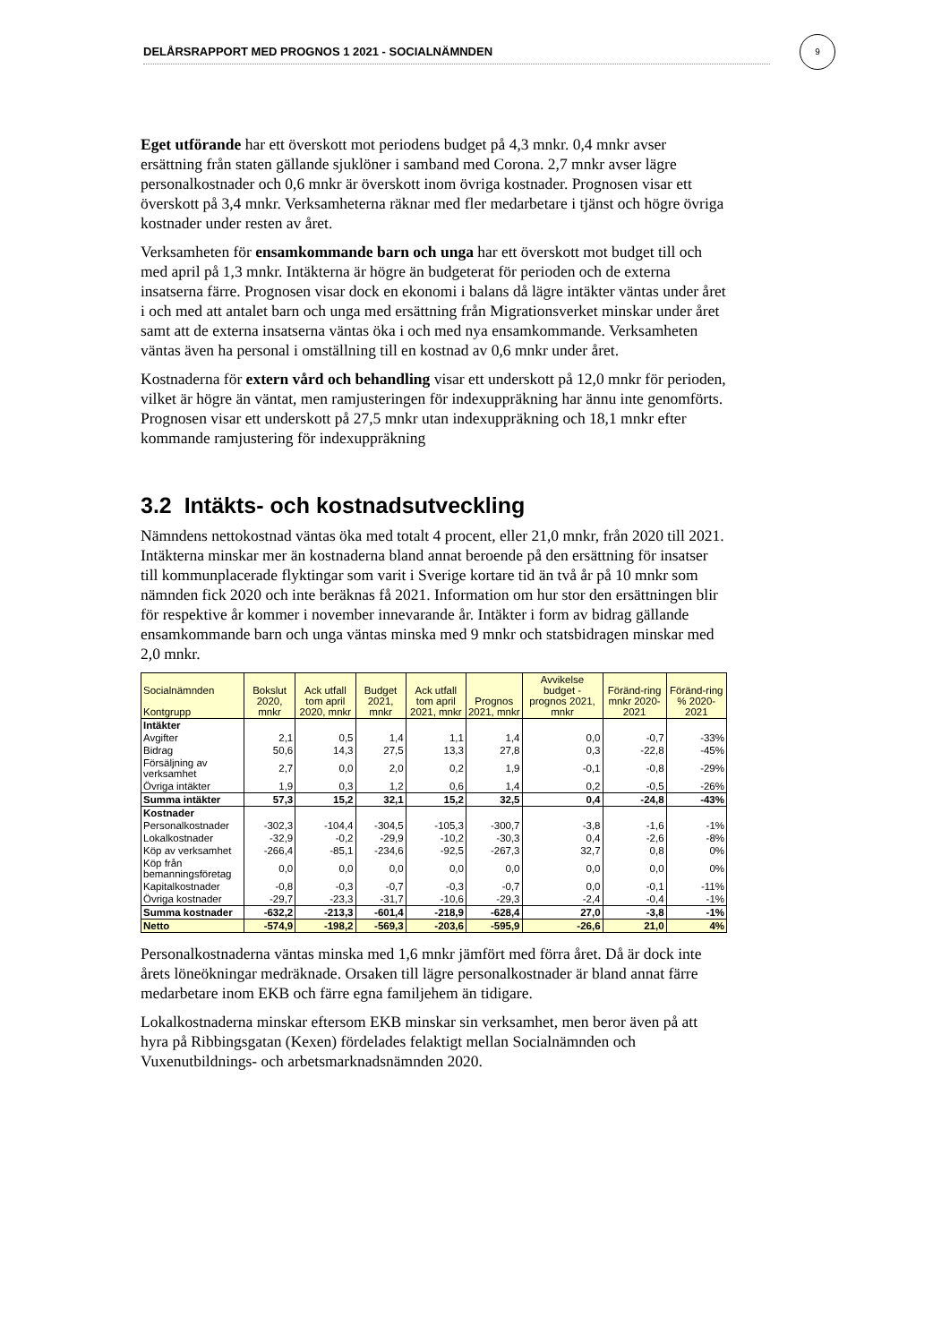DELÅRSRAPPORT MED PROGNOS 1 2021 - SOCIALNÄMNDEN
9
Eget utförande har ett överskott mot periodens budget på 4,3 mnkr. 0,4 mnkr avser ersättning från staten gällande sjuklöner i samband med Corona. 2,7 mnkr avser lägre personalkostnader och 0,6 mnkr är överskott inom övriga kostnader. Prognosen visar ett överskott på 3,4 mnkr. Verksamheterna räknar med fler medarbetare i tjänst och högre övriga kostnader under resten av året.
Verksamheten för ensamkommande barn och unga har ett överskott mot budget till och med april på 1,3 mnkr. Intäkterna är högre än budgeterat för perioden och de externa insatserna färre. Prognosen visar dock en ekonomi i balans då lägre intäkter väntas under året i och med att antalet barn och unga med ersättning från Migrationsverket minskar under året samt att de externa insatserna väntas öka i och med nya ensamkommande. Verksamheten väntas även ha personal i omställning till en kostnad av 0,6 mnkr under året.
Kostnaderna för extern vård och behandling visar ett underskott på 12,0 mnkr för perioden, vilket är högre än väntat, men ramjusteringen för indexuppräkning har ännu inte genomförts. Prognosen visar ett underskott på 27,5 mnkr utan indexuppräkning och 18,1 mnkr efter kommande ramjustering för indexuppräkning
3.2 Intäkts- och kostnadsutveckling
Nämndens nettokostnad väntas öka med totalt 4 procent, eller 21,0 mnkr, från 2020 till 2021. Intäkterna minskar mer än kostnaderna bland annat beroende på den ersättning för insatser till kommunplacerade flyktingar som varit i Sverige kortare tid än två år på 10 mnkr som nämnden fick 2020 och inte beräknas få 2021. Information om hur stor den ersättningen blir för respektive år kommer i november innevarande år. Intäkter i form av bidrag gällande ensamkommande barn och unga väntas minska med 9 mnkr och statsbidragen minskar med 2,0 mnkr.
| Socialnämnden Kontgrupp | Bokslut 2020, mnkr | Ack utfall tom april 2020, mnkr | Budget 2021, mnkr | Ack utfall tom april 2021, mnkr | Prognos 2021, mnkr | Avvikelse budget - prognos 2021, mnkr | Föränd-ring mnkr 2020-2021 | Föränd-ring % 2020-2021 |
| --- | --- | --- | --- | --- | --- | --- | --- | --- |
| Intäkter | | | | | | | | |
| Avgifter | 2,1 | 0,5 | 1,4 | 1,1 | 1,4 | 0,0 | -0,7 | -33% |
| Bidrag | 50,6 | 14,3 | 27,5 | 13,3 | 27,8 | 0,3 | -22,8 | -45% |
| Försäljning av verksamhet | 2,7 | 0,0 | 2,0 | 0,2 | 1,9 | -0,1 | -0,8 | -29% |
| Övriga intäkter | 1,9 | 0,3 | 1,2 | 0,6 | 1,4 | 0,2 | -0,5 | -26% |
| Summa intäkter | 57,3 | 15,2 | 32,1 | 15,2 | 32,5 | 0,4 | -24,8 | -43% |
| Kostnader | | | | | | | | |
| Personalkostnader | -302,3 | -104,4 | -304,5 | -105,3 | -300,7 | -3,8 | -1,6 | -1% |
| Lokalkostnader | -32,9 | -0,2 | -29,9 | -10,2 | -30,3 | 0,4 | -2,6 | -8% |
| Köp av verksamhet | -266,4 | -85,1 | -234,6 | -92,5 | -267,3 | 32,7 | 0,8 | 0% |
| Köp från bemanningsföretag | 0,0 | 0,0 | 0,0 | 0,0 | 0,0 | 0,0 | 0,0 | 0% |
| Kapitalkostnader | -0,8 | -0,3 | -0,7 | -0,3 | -0,7 | 0,0 | -0,1 | -11% |
| Övriga kostnader | -29,7 | -23,3 | -31,7 | -10,6 | -29,3 | -2,4 | -0,4 | -1% |
| Summa kostnader | -632,2 | -213,3 | -601,4 | -218,9 | -628,4 | 27,0 | -3,8 | -1% |
| Netto | -574,9 | -198,2 | -569,3 | -203,6 | -595,9 | -26,6 | 21,0 | 4% |
Personalkostnaderna väntas minska med 1,6 mnkr jämfört med förra året. Då är dock inte årets löneökningar medräknade. Orsaken till lägre personalkostnader är bland annat färre medarbetare inom EKB och färre egna familjehem än tidigare.
Lokalkostnaderna minskar eftersom EKB minskar sin verksamhet, men beror även på att hyra på Ribbingsgatan (Kexen) fördelades felaktigt mellan Socialnämnden och Vuxenutbildnings- och arbetsmarknadsnämnden 2020.